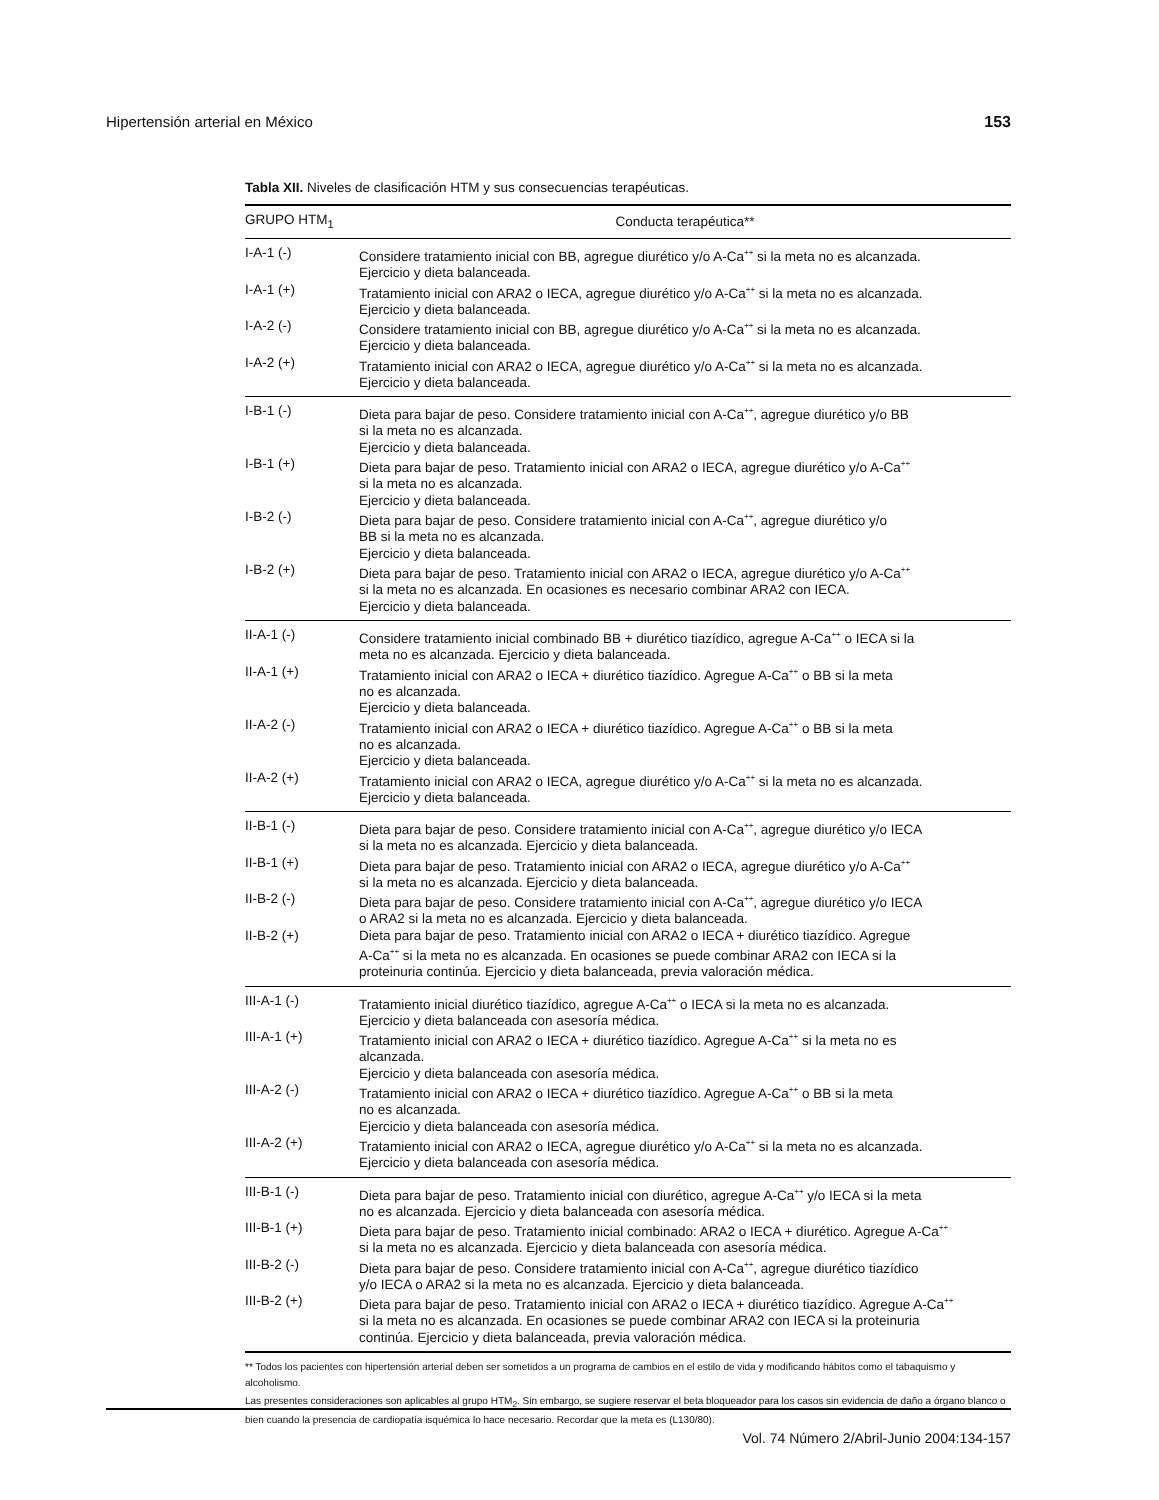Hipertensión arterial en México 153
Tabla XII. Niveles de clasificación HTM y sus consecuencias terapéuticas.
| GRUPO HTM<sub>1</sub> | Conducta terapéutica** |
| --- | --- |
| I-A-1 (-) | Considere tratamiento inicial con BB, agregue diurético y/o A-Ca<sup>++</sup> si la meta no es alcanzada. Ejercicio y dieta balanceada. |
| I-A-1 (+) | Tratamiento inicial con ARA2 o IECA, agregue diurético y/o A-Ca<sup>++</sup> si la meta no es alcanzada. Ejercicio y dieta balanceada. |
| I-A-2 (-) | Considere tratamiento inicial con BB, agregue diurético y/o A-Ca<sup>++</sup> si la meta no es alcanzada. Ejercicio y dieta balanceada. |
| I-A-2 (+) | Tratamiento inicial con ARA2 o IECA, agregue diurético y/o A-Ca<sup>++</sup> si la meta no es alcanzada. Ejercicio y dieta balanceada. |
| I-B-1 (-) | Dieta para bajar de peso. Considere tratamiento inicial con A-Ca<sup>++</sup>, agregue diurético y/o BB si la meta no es alcanzada. Ejercicio y dieta balanceada. |
| I-B-1 (+) | Dieta para bajar de peso. Tratamiento inicial con ARA2 o IECA, agregue diurético y/o A-Ca<sup>++</sup> si la meta no es alcanzada. Ejercicio y dieta balanceada. |
| I-B-2 (-) | Dieta para bajar de peso. Considere tratamiento inicial con A-Ca<sup>++</sup>, agregue diurético y/o BB si la meta no es alcanzada. Ejercicio y dieta balanceada. |
| I-B-2 (+) | Dieta para bajar de peso. Tratamiento inicial con ARA2 o IECA, agregue diurético y/o A-Ca<sup>++</sup> si la meta no es alcanzada. En ocasiones es necesario combinar ARA2 con IECA. Ejercicio y dieta balanceada. |
| II-A-1 (-) | Considere tratamiento inicial combinado BB + diurético tiazídico, agregue A-Ca<sup>++</sup> o IECA si la meta no es alcanzada. Ejercicio y dieta balanceada. |
| II-A-1 (+) | Tratamiento inicial con ARA2 o IECA + diurético tiazídico. Agregue A-Ca<sup>++</sup> o BB si la meta no es alcanzada. Ejercicio y dieta balanceada. |
| II-A-2 (-) | Tratamiento inicial con ARA2 o IECA + diurético tiazídico. Agregue A-Ca<sup>++</sup> o BB si la meta no es alcanzada. Ejercicio y dieta balanceada. |
| II-A-2 (+) | Tratamiento inicial con ARA2 o IECA, agregue diurético y/o A-Ca<sup>++</sup> si la meta no es alcanzada. Ejercicio y dieta balanceada. |
| II-B-1 (-) | Dieta para bajar de peso. Considere tratamiento inicial con A-Ca<sup>++</sup>, agregue diurético y/o IECA si la meta no es alcanzada. Ejercicio y dieta balanceada. |
| II-B-1 (+) | Dieta para bajar de peso. Tratamiento inicial con ARA2 o IECA, agregue diurético y/o A-Ca<sup>++</sup> si la meta no es alcanzada. Ejercicio y dieta balanceada. |
| II-B-2 (-) | Dieta para bajar de peso. Considere tratamiento inicial con A-Ca<sup>++</sup>, agregue diurético y/o IECA o ARA2 si la meta no es alcanzada. Ejercicio y dieta balanceada. |
| II-B-2 (+) | Dieta para bajar de peso. Tratamiento inicial con ARA2 o IECA + diurético tiazídico. Agregue A-Ca<sup>++</sup> si la meta no es alcanzada. En ocasiones se puede combinar ARA2 con IECA si la proteinuria continúa. Ejercicio y dieta balanceada, previa valoración médica. |
| III-A-1 (-) | Tratamiento inicial diurético tiazídico, agregue A-Ca<sup>++</sup> o IECA si la meta no es alcanzada. Ejercicio y dieta balanceada con asesoría médica. |
| III-A-1 (+) | Tratamiento inicial con ARA2 o IECA + diurético tiazídico. Agregue A-Ca<sup>++</sup> si la meta no es alcanzada. Ejercicio y dieta balanceada con asesoría médica. |
| III-A-2 (-) | Tratamiento inicial con ARA2 o IECA + diurético tiazídico. Agregue A-Ca<sup>++</sup> o BB si la meta no es alcanzada. Ejercicio y dieta balanceada con asesoría médica. |
| III-A-2 (+) | Tratamiento inicial con ARA2 o IECA, agregue diurético y/o A-Ca<sup>++</sup> si la meta no es alcanzada. Ejercicio y dieta balanceada con asesoría médica. |
| III-B-1 (-) | Dieta para bajar de peso. Tratamiento inicial con diurético, agregue A-Ca<sup>++</sup> y/o IECA si la meta no es alcanzada. Ejercicio y dieta balanceada con asesoría médica. |
| III-B-1 (+) | Dieta para bajar de peso. Tratamiento inicial combinado: ARA2 o IECA + diurético. Agregue A-Ca<sup>++</sup> si la meta no es alcanzada. Ejercicio y dieta balanceada con asesoría médica. |
| III-B-2 (-) | Dieta para bajar de peso. Considere tratamiento inicial con A-Ca<sup>++</sup>, agregue diurético tiazídico y/o IECA o ARA2 si la meta no es alcanzada. Ejercicio y dieta balanceada. |
| III-B-2 (+) | Dieta para bajar de peso. Tratamiento inicial con ARA2 o IECA + diurético tiazídico. Agregue A-Ca<sup>++</sup> si la meta no es alcanzada. En ocasiones se puede combinar ARA2 con IECA si la proteinuria continúa. Ejercicio y dieta balanceada, previa valoración médica. |
** Todos los pacientes con hipertensión arterial deben ser sometidos a un programa de cambios en el estilo de vida y modificando hábitos como el tabaquismo y alcoholismo.
Las presentes consideraciones son aplicables al grupo HTM<sub>2</sub>. Sin embargo, se sugiere reservar el beta bloqueador para los casos sin evidencia de daño a órgano blanco o bien cuando la presencia de cardiopatía isquémica lo hace necesario. Recordar que la meta es (L130/80).
Vol. 74 Número 2/Abril-Junio 2004:134-157